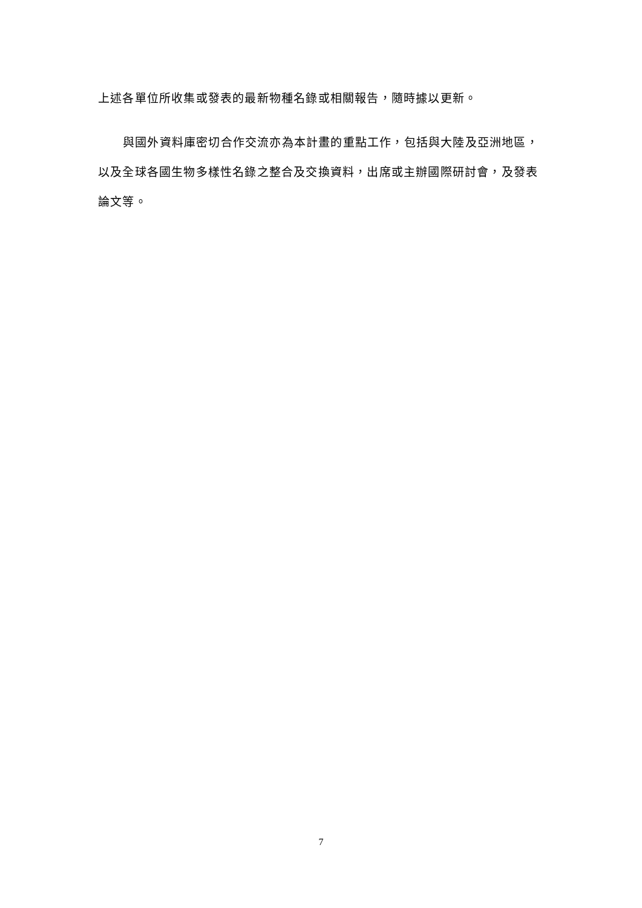上述各單位所收集或發表的最新物種名錄或相關報告，隨時據以更新。
與國外資料庫密切合作交流亦為本計畫的重點工作，包括與大陸及亞洲地區，以及全球各國生物多樣性名錄之整合及交換資料，出席或主辦國際研討會，及發表論文等。
7